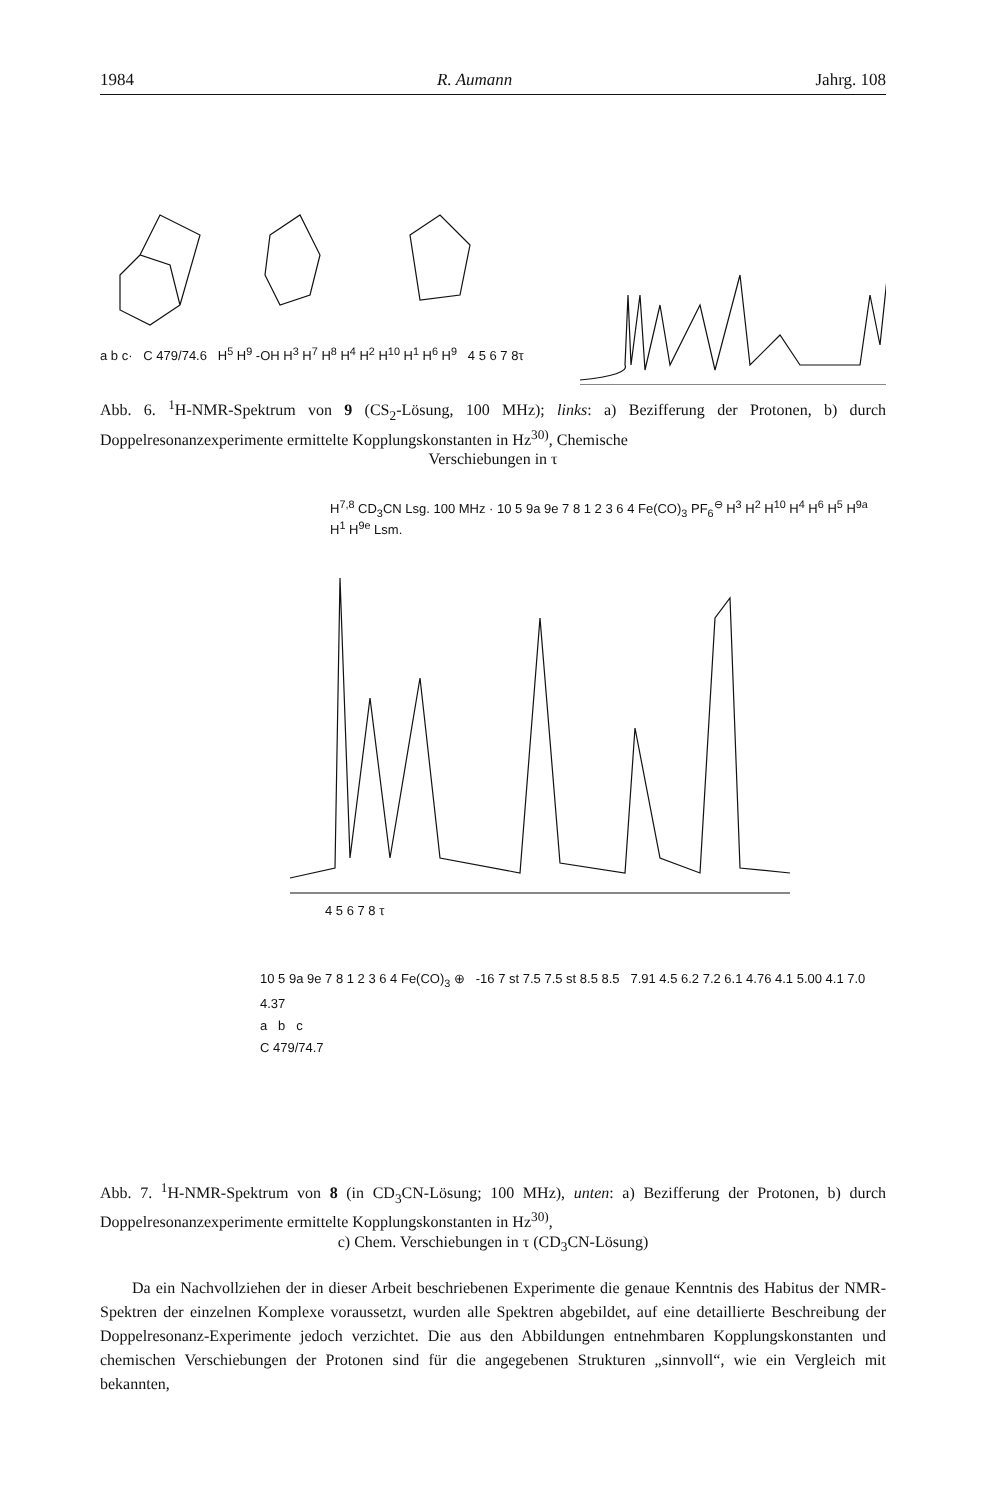1984 R. Aumann Jahrg. 108
a b c· C 479/74.6 H<sup>5</sup> H<sup>9</sup> -OH H<sup>3</sup> H<sup>7</sup> H<sup>8</sup> H<sup>4</sup> H<sup>2</sup> H<sup>10</sup> H<sup>1</sup> H<sup>6</sup> H<sup>9</sup> 4 5 6 7 8τ
Abb. 6. <sup>1</sup>H-NMR-Spektrum von 9 (CS<sub>2</sub>-Lösung, 100 MHz); links: a) Bezifferung der Protonen, b) durch Doppelresonanzexperimente ermittelte Kopplungskonstanten in Hz<sup>30)</sup>, Chemische
Verschiebungen in τ
H<sup>7,8</sup> CD<sub>3</sub>CN Lsg. 100 MHz · 10 5 9a 9e 7 8 1 2 3 6 4 Fe(CO)<sub>3</sub> PF<sub>6</sub><sup>⊖</sup> H<sup>3</sup> H<sup>2</sup> H<sup>10</sup> H<sup>4</sup> H<sup>6</sup> H<sup>5</sup> H<sup>9a</sup> H<sup>1</sup> H<sup>9e</sup> Lsm.
4 5 6 7 8 τ
10 5 9a 9e 7 8 1 2 3 6 4 Fe(CO)<sub>3</sub> ⊕ -16 7 st 7.5 7.5 st 8.5 8.5 7.91 4.5 6.2 7.2 6.1 4.76 4.1 5.00 4.1 7.0 4.37
a b c
C 479/74.7
Abb. 7. <sup>1</sup>H-NMR-Spektrum von 8 (in CD<sub>3</sub>CN-Lösung; 100 MHz), unten: a) Bezifferung der Protonen, b) durch Doppelresonanzexperimente ermittelte Kopplungskonstanten in Hz<sup>30)</sup>,
c) Chem. Verschiebungen in τ (CD<sub>3</sub>CN-Lösung)
Da ein Nachvollziehen der in dieser Arbeit beschriebenen Experimente die genaue Kenntnis des Habitus der NMR-Spektren der einzelnen Komplexe voraussetzt, wurden alle Spektren abgebildet, auf eine detaillierte Beschreibung der Doppelresonanz-Experimente jedoch verzichtet. Die aus den Abbildungen entnehmbaren Kopplungskonstanten und chemischen Verschiebungen der Protonen sind für die angegebenen Strukturen „sinnvoll“, wie ein Vergleich mit bekannten,